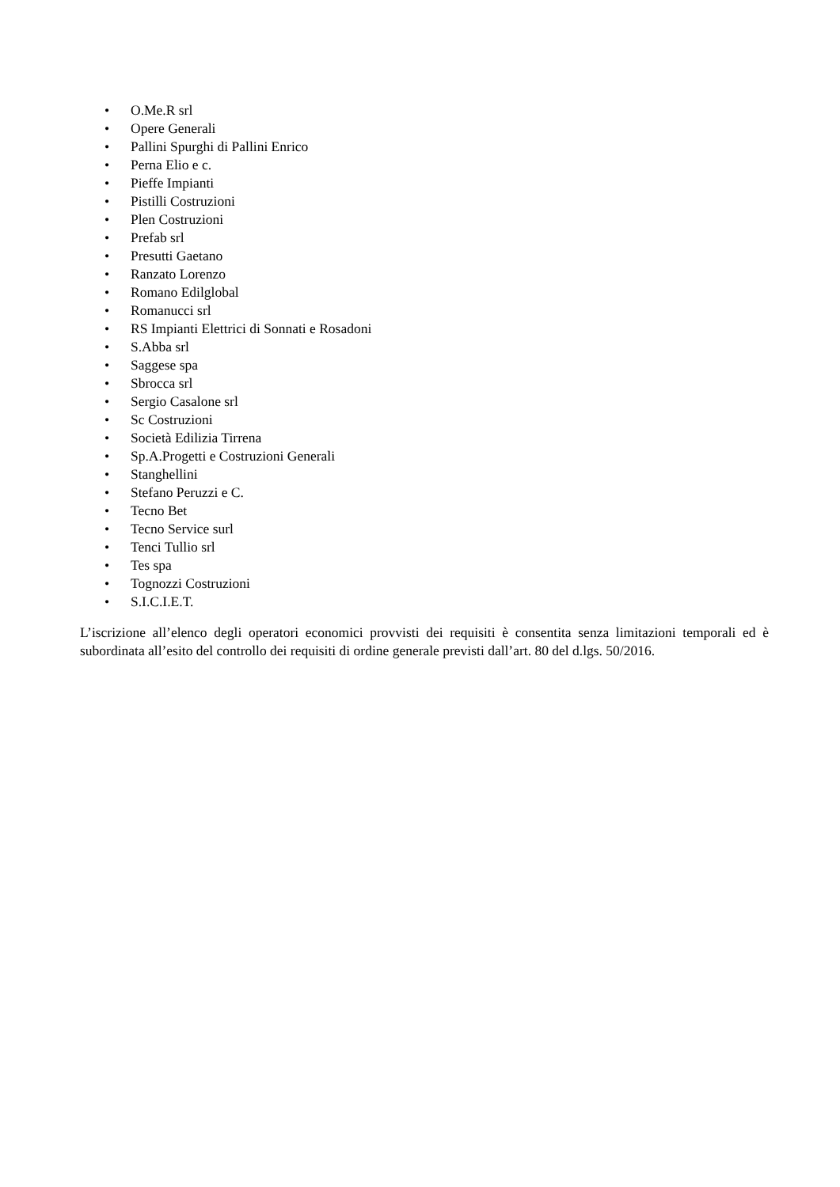• O.Me.R srl
• Opere Generali
• Pallini Spurghi di Pallini Enrico
• Perna Elio e c.
• Pieffe Impianti
• Pistilli Costruzioni
• Plen Costruzioni
• Prefab srl
• Presutti Gaetano
• Ranzato Lorenzo
• Romano Edilglobal
• Romanucci srl
• RS Impianti Elettrici di Sonnati e Rosadoni
• S.Abba srl
• Saggese spa
• Sbrocca srl
• Sergio Casalone srl
• Sc Costruzioni
• Società Edilizia Tirrena
• Sp.A.Progetti e Costruzioni Generali
• Stanghellini
• Stefano Peruzzi e C.
• Tecno Bet
• Tecno Service surl
• Tenci Tullio srl
• Tes spa
• Tognozzi Costruzioni
• S.I.C.I.E.T.
L’iscrizione all’elenco degli operatori economici provvisti dei requisiti è consentita senza limitazioni temporali ed è subordinata all’esito del controllo dei requisiti di ordine generale previsti dall’art. 80 del d.lgs. 50/2016.